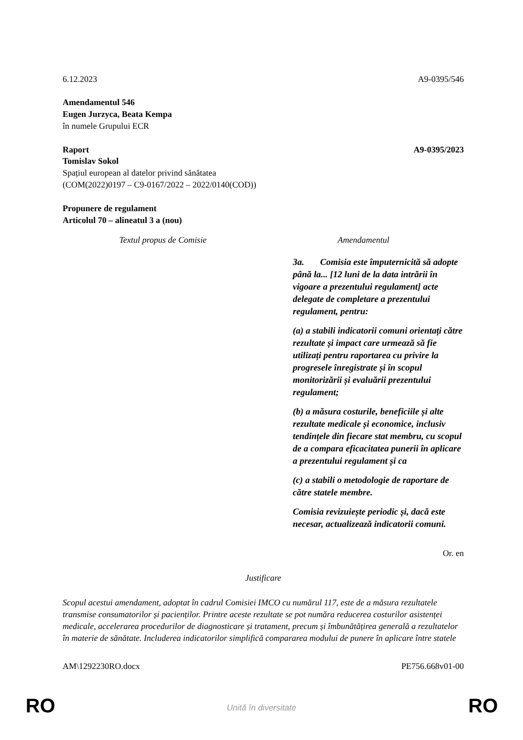6.12.2023 A9-0395/546
Amendamentul 546
Eugen Jurzyca, Beata Kempa
în numele Grupului ECR
Raport A9-0395/2023
Tomislav Sokol
Spațiul european al datelor privind sănătatea
(COM(2022)0197 – C9-0167/2022 – 2022/0140(COD))
Propunere de regulament
Articolul 70 – alineatul 3 a (nou)
| Textul propus de Comisie | Amendamentul |
| --- | --- |
| | 3a. Comisia este împuternicită să adopte până la... [12 luni de la data intrării în vigoare a prezentului regulament] acte delegate de completare a prezentului regulament, pentru: (a) a stabili indicatorii comuni orientați către rezultate și impact care urmează să fie utilizați pentru raportarea cu privire la progresele înregistrate și în scopul monitorizării și evaluării prezentului regulament; (b) a măsura costurile, beneficiile și alte rezultate medicale și economice, inclusiv tendințele din fiecare stat membru, cu scopul de a compara eficacitatea punerii în aplicare a prezentului regulament și ca (c) a stabili o metodologie de raportare de către statele membre. Comisia revizuiește periodic și, dacă este necesar, actualizează indicatorii comuni. |
Or. en
Justificare
Scopul acestui amendament, adoptat în cadrul Comisiei IMCO cu numărul 117, este de a măsura rezultatele transmise consumatorilor și pacienților. Printre aceste rezultate se pot număra reducerea costurilor asistenței medicale, accelerarea procedurilor de diagnosticare și tratament, precum și îmbunătățirea generală a rezultatelor în materie de sănătate. Includerea indicatorilor simplifică compararea modului de punere în aplicare între statele
AM\1292230RO.docx PE756.668v01-00
RO
Unită în diversitate RO